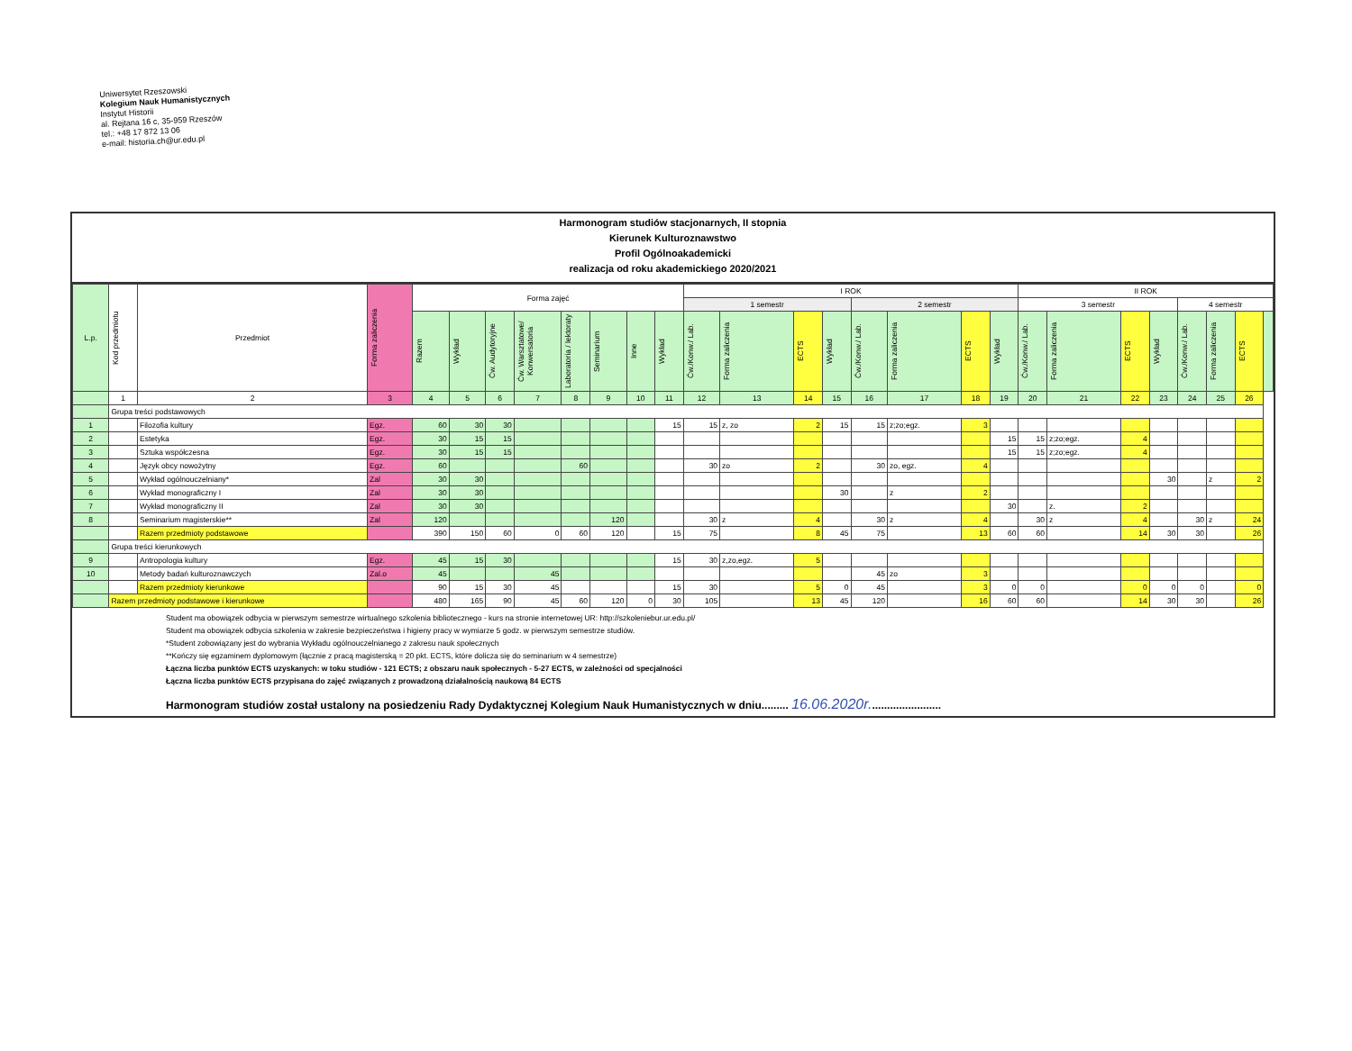Uniwersytet Rzeszowski
Kolegium Nauk Humanistycznych
Instytut Historii
al. Rejtana 16 c, 35-959 Rzeszów
tel.: +48 17 872 13 06
e-mail: historia.ch@ur.edu.pl
Harmonogram studiów stacjonarnych, II stopnia
Kierunek Kulturoznawstwo
Profil Ogólnoakademicki
realizacja od roku akademickiego 2020/2021
| L.p. | Kod przedmiotu | Przedmiot | Forma zaliczenia | Forma zajęć | | | | | | | | I ROK | | | | | | | | II ROK | | | | | | | |
| --- | --- | --- | --- | --- | --- | --- | --- | --- | --- | --- | --- | --- | --- | --- | --- | --- | --- | --- | --- | --- | --- | --- | --- | --- | --- | --- | --- |
| | | | | | | | | | | | | 1 semestr | | | | 2 semestr | | | | 3 semestr | | | | 4 semestr | | | |
| | | | | Razem | Wykład | Ćw. Audytoryjne | Ćw. Warsztatowe/ Konwersatoria | Laboratoria / lektoraty | Seminarium | Inne | Wykład | Ćw./Konw./ Lab. | Forma zaliczenia | ECTS | Wykład | Ćw./Konw./ Lab. | Forma zaliczenia | ECTS | Wykład | Ćw./Konw./ Lab. | Forma zaliczenia | ECTS | Wykład | Ćw./Konw./ Lab. | Forma zaliczenia | ECTS | |
| | 1 | 2 | 3 | 4 | 5 | 6 | 7 | 8 | 9 | 10 | 11 | 12 | 13 | 14 | 15 | 16 | 17 | 18 | 19 | 20 | 21 | 22 | 23 | 24 | 25 | 26 | |
| | Grupa treści podstawowych | | | | | | | | | | | | | | | | | | | | | | | | | | |
| 1 | | Filozofia kultury | Egz. | 60 | 30 | 30 | | | | | 15 | 15 | z, zo | 2 | 15 | 15 | z;zo;egz. | 3 | | | | | | | | | |
| 2 | | Estetyka | Egz. | 30 | 15 | 15 | | | | | | | | | | | | | 15 | 15 | z;zo;egz. | 4 | | | | | |
| 3 | | Sztuka współczesna | Egz. | 30 | 15 | 15 | | | | | | | | | | | | | 15 | 15 | z;zo;egz. | 4 | | | | | |
| 4 | | Język obcy nowożytny | Egz. | 60 | | | | 60 | | | | 30 | zo | 2 | | 30 | zo, egz. | 4 | | | | | | | | | |
| 5 | | Wykład ogólnouczelniany* | Zal | 30 | 30 | | | | | | | | | | | | | | | | | | 30 | | z | 2 | |
| 6 | | Wykład monograficzny I | Zal | 30 | 30 | | | | | | | | | | 30 | | z | 2 | | | | | | | | | |
| 7 | | Wykład monograficzny II | Zal | 30 | 30 | | | | | | | | | | | | | | 30 | | z. | 2 | | | | | |
| 8 | | Seminarium magisterskie** | Zal | 120 | | | | | 120 | | | 30 | z | 4 | | 30 | z | 4 | | 30 | z | 4 | | 30 | z | 24 | |
| | | Razem przedmioty podstawowe | | 390 | 150 | 60 | 0 | 60 | 120 | | 15 | 75 | | 8 | 45 | 75 | | 13 | 60 | 60 | | 14 | 30 | 30 | | 26 | |
| | Grupa treści kierunkowych | | | | | | | | | | | | | | | | | | | | | | | | | | |
| 9 | | Antropologia kultury | Egz. | 45 | 15 | 30 | | | | | 15 | 30 | z,zo,egz. | 5 | | | | | | | | | | | | | |
| 10 | | Metody badań kulturoznawczych | Zal.o | 45 | | | 45 | | | | | | | | | 45 | zo | 3 | | | | | | | | | |
| | | Razem przedmioty kierunkowe | | 90 | 15 | 30 | 45 | | | | 15 | 30 | | 5 | 0 | 45 | | 3 | 0 | 0 | | 0 | 0 | 0 | | 0 | |
| | Razem przedmioty podstawowe i kierunkowe | | | 480 | 165 | 90 | 45 | 60 | 120 | 0 | 30 | 105 | | 13 | 45 | 120 | | 16 | 60 | 60 | | 14 | 30 | 30 | | 26 | |
Student ma obowiązek odbycia w pierwszym semestrze wirtualnego szkolenia bibliotecznego - kurs na stronie internetowej UR: http://szkoleniebur.ur.edu.pl/
Student ma obowiązek odbycia szkolenia w zakresie bezpieczeństwa i higieny pracy w wymiarze 5 godz. w pierwszym semestrze studiów.
*Student zobowiązany jest do wybrania Wykładu ogólnouczelnianego z zakresu nauk społecznych
**Kończy się egzaminem dyplomowym (łącznie z pracą magisterską = 20 pkt. ECTS, które dolicza się do seminarium w 4 semestrze)
Łączna liczba punktów ECTS uzyskanych: w toku studiów - 121 ECTS; z obszaru nauk społecznych - 5-27 ECTS, w zależności od specjalności
Łączna liczba punktów ECTS przypisana do zajęć związanych z prowadzoną działalnością naukową 84 ECTS
Harmonogram studiów został ustalony na posiedzeniu Rady Dydaktycznej Kolegium Nauk Humanistycznych w dniu......... 16.06.2020r........................